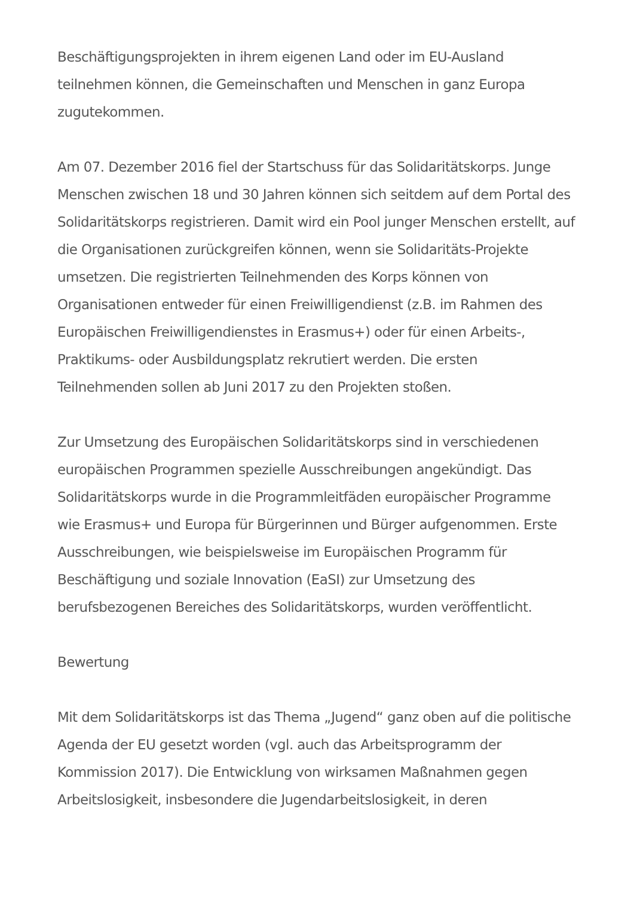Beschäftigungsprojekten in ihrem eigenen Land oder im EU-Ausland teilnehmen können, die Gemeinschaften und Menschen in ganz Europa zugutekommen.
Am 07. Dezember 2016 fiel der Startschuss für das Solidaritätskorps. Junge Menschen zwischen 18 und 30 Jahren können sich seitdem auf dem Portal des Solidaritätskorps registrieren. Damit wird ein Pool junger Menschen erstellt, auf die Organisationen zurückgreifen können, wenn sie Solidaritäts-Projekte umsetzen. Die registrierten Teilnehmenden des Korps können von Organisationen entweder für einen Freiwilligendienst (z.B. im Rahmen des Europäischen Freiwilligendienstes in Erasmus+) oder für einen Arbeits-, Praktikums- oder Ausbildungsplatz rekrutiert werden. Die ersten Teilnehmenden sollen ab Juni 2017 zu den Projekten stoßen.
Zur Umsetzung des Europäischen Solidaritätskorps sind in verschiedenen europäischen Programmen spezielle Ausschreibungen angekündigt. Das Solidaritätskorps wurde in die Programmleitfäden europäischer Programme wie Erasmus+ und Europa für Bürgerinnen und Bürger aufgenommen. Erste Ausschreibungen, wie beispielsweise im Europäischen Programm für Beschäftigung und soziale Innovation (EaSI) zur Umsetzung des berufsbezogenen Bereiches des Solidaritätskorps, wurden veröffentlicht.
Bewertung
Mit dem Solidaritätskorps ist das Thema „Jugend“ ganz oben auf die politische Agenda der EU gesetzt worden (vgl. auch das Arbeitsprogramm der Kommission 2017). Die Entwicklung von wirksamen Maßnahmen gegen Arbeitslosigkeit, insbesondere die Jugendarbeitslosigkeit, in deren